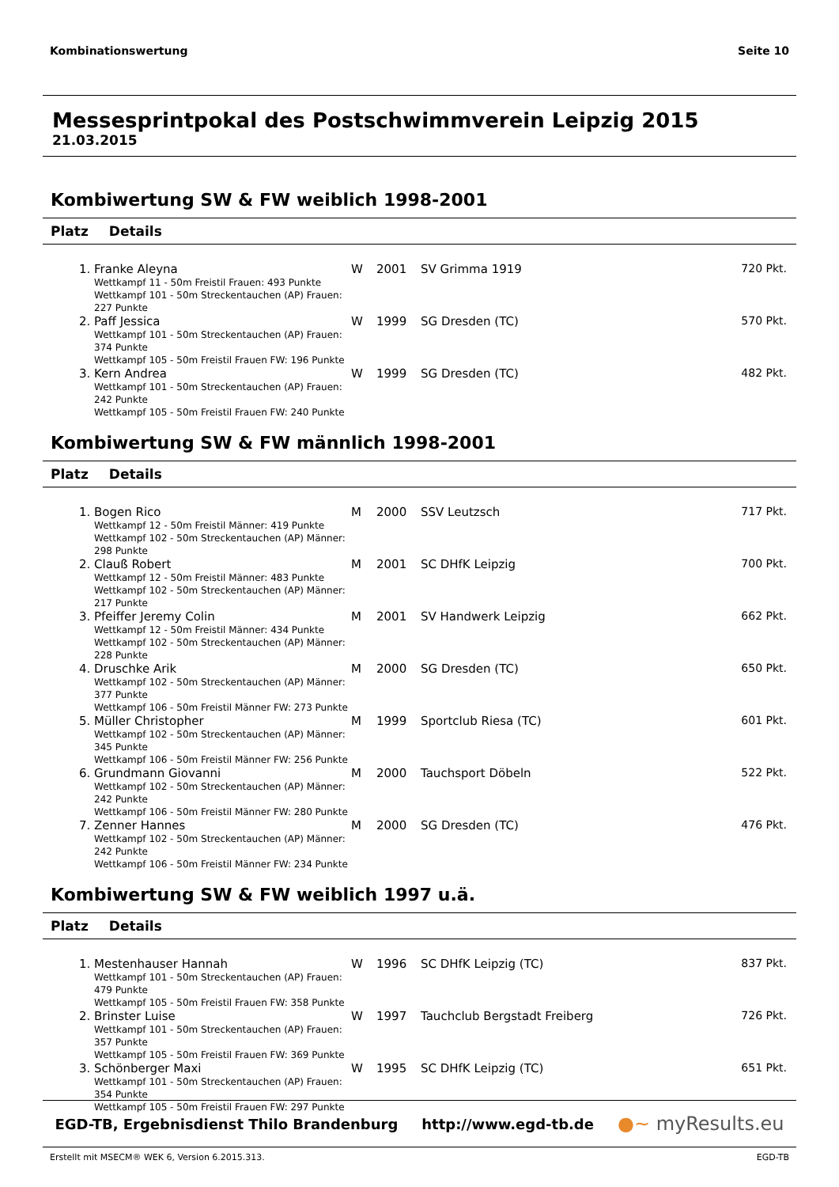Kombinationswertung Seite 10
Messesprintpokal des Postschwimmverein Leipzig 2015
21.03.2015
Kombiwertung SW & FW weiblich 1998-2001
Platz Details
| 1. | Franke Aleyna Wettkampf 11 - 50m Freistil Frauen: 493 Punkte Wettkampf 101 - 50m Streckentauchen (AP) Frauen: 227 Punkte | W | 2001 | SV Grimma 1919 | 720 Pkt. |
| 2. | Paff Jessica Wettkampf 101 - 50m Streckentauchen (AP) Frauen: 374 Punkte Wettkampf 105 - 50m Freistil Frauen FW: 196 Punkte | W | 1999 | SG Dresden (TC) | 570 Pkt. |
| 3. | Kern Andrea Wettkampf 101 - 50m Streckentauchen (AP) Frauen: 242 Punkte Wettkampf 105 - 50m Freistil Frauen FW: 240 Punkte | W | 1999 | SG Dresden (TC) | 482 Pkt. |
Kombiwertung SW & FW männlich 1998-2001
Platz Details
| 1. | Bogen Rico Wettkampf 12 - 50m Freistil Männer: 419 Punkte Wettkampf 102 - 50m Streckentauchen (AP) Männer: 298 Punkte | M | 2000 | SSV Leutzsch | 717 Pkt. |
| 2. | Clauß Robert Wettkampf 12 - 50m Freistil Männer: 483 Punkte Wettkampf 102 - 50m Streckentauchen (AP) Männer: 217 Punkte | M | 2001 | SC DHfK Leipzig | 700 Pkt. |
| 3. | Pfeiffer Jeremy Colin Wettkampf 12 - 50m Freistil Männer: 434 Punkte Wettkampf 102 - 50m Streckentauchen (AP) Männer: 228 Punkte | M | 2001 | SV Handwerk Leipzig | 662 Pkt. |
| 4. | Druschke Arik Wettkampf 102 - 50m Streckentauchen (AP) Männer: 377 Punkte Wettkampf 106 - 50m Freistil Männer FW: 273 Punkte | M | 2000 | SG Dresden (TC) | 650 Pkt. |
| 5. | Müller Christopher Wettkampf 102 - 50m Streckentauchen (AP) Männer: 345 Punkte Wettkampf 106 - 50m Freistil Männer FW: 256 Punkte | M | 1999 | Sportclub Riesa (TC) | 601 Pkt. |
| 6. | Grundmann Giovanni Wettkampf 102 - 50m Streckentauchen (AP) Männer: 242 Punkte Wettkampf 106 - 50m Freistil Männer FW: 280 Punkte | M | 2000 | Tauchsport Döbeln | 522 Pkt. |
| 7. | Zenner Hannes Wettkampf 102 - 50m Streckentauchen (AP) Männer: 242 Punkte Wettkampf 106 - 50m Freistil Männer FW: 234 Punkte | M | 2000 | SG Dresden (TC) | 476 Pkt. |
Kombiwertung SW & FW weiblich 1997 u.ä.
Platz Details
| 1. | Mestenhauser Hannah Wettkampf 101 - 50m Streckentauchen (AP) Frauen: 479 Punkte Wettkampf 105 - 50m Freistil Frauen FW: 358 Punkte | W | 1996 | SC DHfK Leipzig (TC) | 837 Pkt. |
| 2. | Brinster Luise Wettkampf 101 - 50m Streckentauchen (AP) Frauen: 357 Punkte Wettkampf 105 - 50m Freistil Frauen FW: 369 Punkte | W | 1997 | Tauchclub Bergstadt Freiberg | 726 Pkt. |
| 3. | Schönberger Maxi Wettkampf 101 - 50m Streckentauchen (AP) Frauen: 354 Punkte Wettkampf 105 - 50m Freistil Frauen FW: 297 Punkte | W | 1995 | SC DHfK Leipzig (TC) | 651 Pkt. |
EGD-TB, Ergebnisdienst Thilo Brandenburg http://www.egd-tb.de ●~ myResults.eu
Erstellt mit MSECM® WEK 6, Version 6.2015.313. EGD-TB